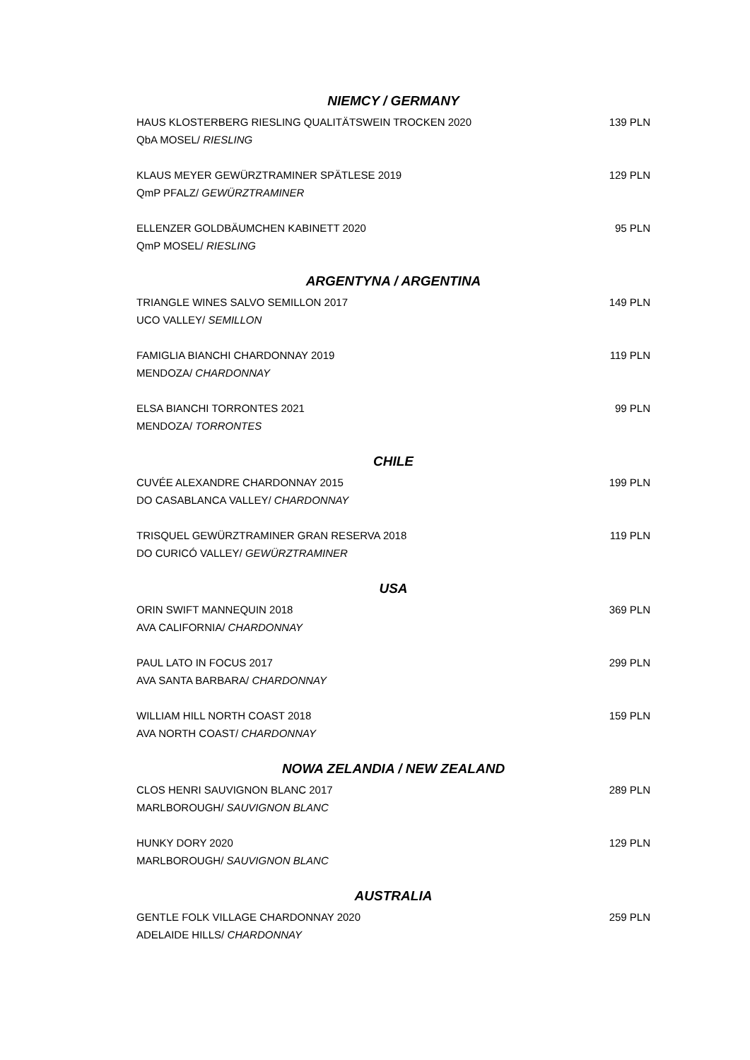NIEMCY / GERMANY
HAUS KLOSTERBERG RIESLING QUALITÄTSWEIN TROCKEN 2020 139 PLN
QbA MOSEL/ RIESLING
KLAUS MEYER GEWÜRZTRAMINER SPÄTLESE 2019 129 PLN
QmP PFALZ/ GEWÜRZTRAMINER
ELLENZER GOLDBÄUMCHEN KABINETT 2020 95 PLN
QmP MOSEL/ RIESLING
ARGENTYNA / ARGENTINA
TRIANGLE WINES SALVO SEMILLON 2017 149 PLN
UCO VALLEY/ SEMILLON
FAMIGLIA BIANCHI CHARDONNAY 2019 119 PLN
MENDOZA/ CHARDONNAY
ELSA BIANCHI TORRONTES 2021 99 PLN
MENDOZA/ TORRONTES
CHILE
CUVÉE ALEXANDRE CHARDONNAY 2015 199 PLN
DO CASABLANCA VALLEY/ CHARDONNAY
TRISQUEL GEWÜRZTRAMINER GRAN RESERVA 2018 119 PLN
DO CURICÓ VALLEY/ GEWÜRZTRAMINER
USA
ORIN SWIFT MANNEQUIN 2018 369 PLN
AVA CALIFORNIA/ CHARDONNAY
PAUL LATO IN FOCUS 2017 299 PLN
AVA SANTA BARBARA/ CHARDONNAY
WILLIAM HILL NORTH COAST 2018 159 PLN
AVA NORTH COAST/ CHARDONNAY
NOWA ZELANDIA / NEW ZEALAND
CLOS HENRI SAUVIGNON BLANC 2017 289 PLN
MARLBOROUGH/ SAUVIGNON BLANC
HUNKY DORY 2020 129 PLN
MARLBOROUGH/ SAUVIGNON BLANC
AUSTRALIA
GENTLE FOLK VILLAGE CHARDONNAY 2020 259 PLN
ADELAIDE HILLS/ CHARDONNAY